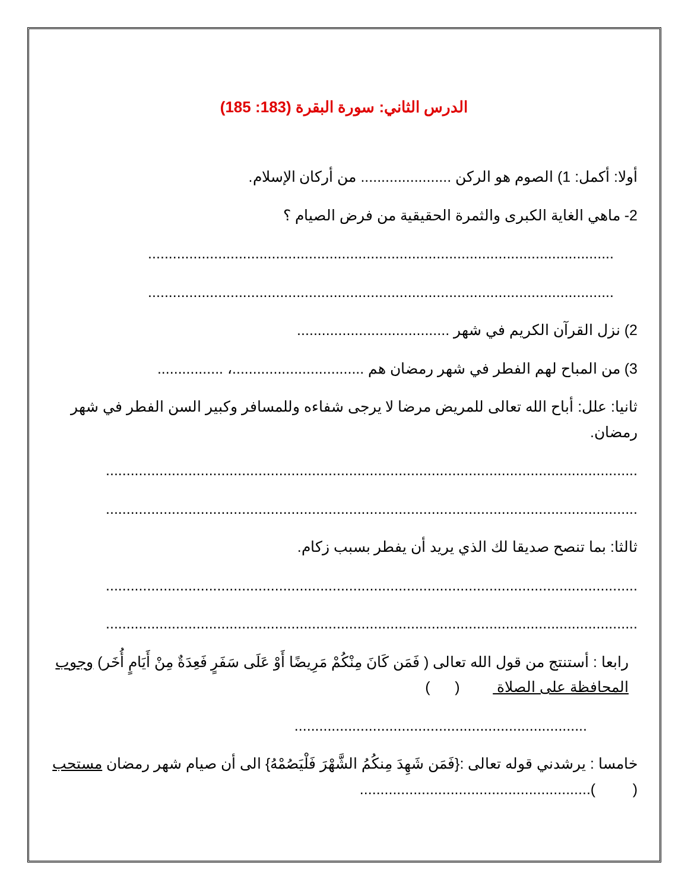الدرس الثاني: سورة البقرة (183: 185)
أولا: أكمل: 1) الصوم هو الركن ...................... من أركان الإسلام.
2- ماهي الغاية الكبرى والثمرة الحقيقية من فرض الصيام ؟
.................................................................................................................
.................................................................................................................
2) نزل القرآن الكريم في شهر .....................................
3) من المباح لهم الفطر في شهر رمضان هم ................................، ................
ثانيا: علل: أباح الله تعالى للمريض مرضا لا يرجى شفاءه وللمسافر وكبير السن الفطر في شهر رمضان.
.................................................................................................................................
.................................................................................................................................
ثالثا: بما تنصح صديقا لك الذي يريد أن يفطر بسبب زكام.
.................................................................................................................................
.................................................................................................................................
رابعا : أستنتج من قول الله تعالى ( فَمَن كَانَ مِنْكُمْ مَرِيضًا أَوْ عَلَى سَفَرٍ فَعِدَةٌ مِنْ أَيَامٍ أُخَر) وجوب المحافظة على الصلاة ( )
.......................................................................
خامسا : يرشدني قوله تعالى :{فَمَن شَهِدَ مِنكُمُ الشَّهْرَ فَلْيَصُمْهُ} الى أن صيام شهر رمضان مستحب ( )........................................................